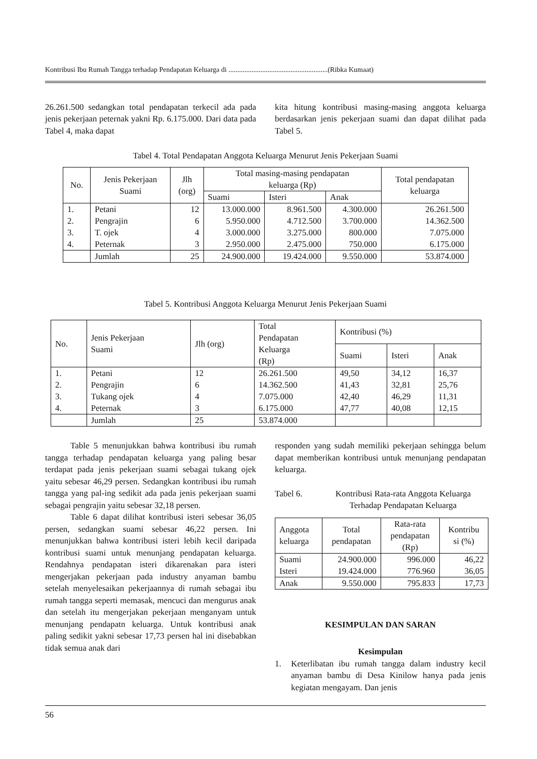Kontribusi Ibu Rumah Tangga terhadap Pendapatan Keluarga di ........................................................(Ribka Kumaat)
26.261.500 sedangkan total pendapatan terkecil ada pada jenis pekerjaan peternak yakni Rp. 6.175.000. Dari data pada Tabel 4, maka dapat
kita hitung kontribusi masing-masing anggota keluarga berdasarkan jenis pekerjaan suami dan dapat dilihat pada Tabel 5.
Tabel 4. Total Pendapatan Anggota Keluarga Menurut Jenis Pekerjaan Suami
| No. | Jenis Pekerjaan Suami | Jlh (org) | Total masing-masing pendapatan keluarga (Rp) | | | Total pendapatan keluarga |
| --- | --- | --- | --- | --- | --- | --- |
| | | | Suami | Isteri | Anak | |
| 1. | Petani | 12 | 13.000.000 | 8.961.500 | 4.300.000 | 26.261.500 |
| 2. | Pengrajin | 6 | 5.950.000 | 4.712.500 | 3.700.000 | 14.362.500 |
| 3. | T. ojek | 4 | 3.000.000 | 3.275.000 | 800.000 | 7.075.000 |
| 4. | Peternak | 3 | 2.950.000 | 2.475.000 | 750.000 | 6.175.000 |
| | Jumlah | 25 | 24.900.000 | 19.424.000 | 9.550.000 | 53.874.000 |
Tabel 5. Kontribusi Anggota Keluarga Menurut Jenis Pekerjaan Suami
| No. | Jenis Pekerjaan Suami | Jlh (org) | Total Pendapatan Keluarga (Rp) | Kontribusi (%) | | |
| --- | --- | --- | --- | --- | --- | --- |
| | | | | Suami | Isteri | Anak |
| 1. | Petani | 12 | 26.261.500 | 49,50 | 34,12 | 16,37 |
| 2. | Pengrajin | 6 | 14.362.500 | 41,43 | 32,81 | 25,76 |
| 3. | Tukang ojek | 4 | 7.075.000 | 42,40 | 46,29 | 11,31 |
| 4. | Peternak | 3 | 6.175.000 | 47,77 | 40,08 | 12,15 |
| | Jumlah | 25 | 53.874.000 | | | |
Table 5 menunjukkan bahwa kontribusi ibu rumah tangga terhadap pendapatan keluarga yang paling besar terdapat pada jenis pekerjaan suami sebagai tukang ojek yaitu sebesar 46,29 persen. Sedangkan kontribusi ibu rumah tangga yang pal-ing sedikit ada pada jenis pekerjaan suami sebagai pengrajin yaitu sebesar 32,18 persen.
Table 6 dapat dilihat kontribusi isteri sebesar 36,05 persen, sedangkan suami sebesar 46,22 persen. Ini menunjukkan bahwa kontribusi isteri lebih kecil daripada kontribusi suami untuk menunjang pendapatan keluarga. Rendahnya pendapatan isteri dikarenakan para isteri mengerjakan pekerjaan pada industry anyaman bambu setelah menyelesaikan pekerjaannya di rumah sebagai ibu rumah tangga seperti memasak, mencuci dan mengurus anak dan setelah itu mengerjakan pekerjaan menganyam untuk menunjang pendapatn keluarga. Untuk kontribusi anak paling sedikit yakni sebesar 17,73 persen hal ini disebabkan tidak semua anak dari
responden yang sudah memiliki pekerjaan sehingga belum dapat memberikan kontribusi untuk menunjang pendapatan keluarga.
Tabel 6. Kontribusi Rata-rata Anggota Keluarga Terhadap Pendapatan Keluarga
| Anggota keluarga | Total pendapatan | Rata-rata pendapatan (Rp) | Kontribu si (%) |
| --- | --- | --- | --- |
| Suami | 24.900.000 | 996.000 | 46,22 |
| Isteri | 19.424.000 | 776.960 | 36,05 |
| Anak | 9.550.000 | 795.833 | 17,73 |
KESIMPULAN DAN SARAN
Kesimpulan
1. Keterlibatan ibu rumah tangga dalam industry kecil anyaman bambu di Desa Kinilow hanya pada jenis kegiatan mengayam. Dan jenis
56